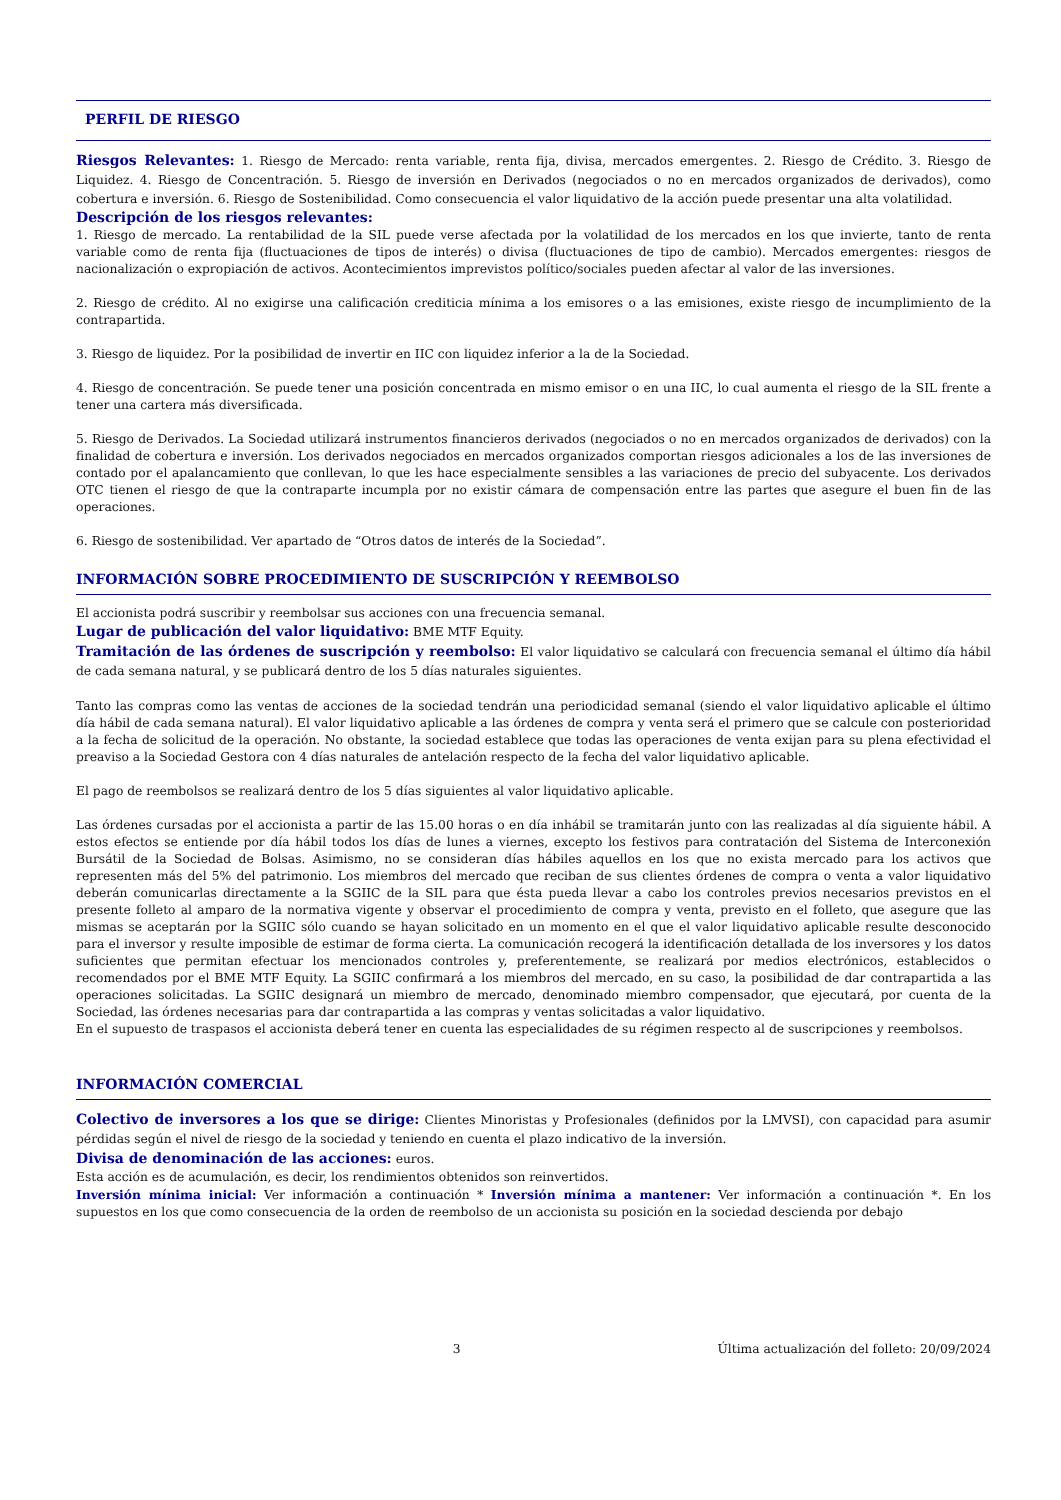PERFIL DE RIESGO
Riesgos Relevantes: 1. Riesgo de Mercado: renta variable, renta fija, divisa, mercados emergentes. 2. Riesgo de Crédito. 3. Riesgo de Liquidez. 4. Riesgo de Concentración. 5. Riesgo de inversión en Derivados (negociados o no en mercados organizados de derivados), como cobertura e inversión. 6. Riesgo de Sostenibilidad. Como consecuencia el valor liquidativo de la acción puede presentar una alta volatilidad.
Descripción de los riesgos relevantes:
1. Riesgo de mercado. La rentabilidad de la SIL puede verse afectada por la volatilidad de los mercados en los que invierte, tanto de renta variable como de renta fija (fluctuaciones de tipos de interés) o divisa (fluctuaciones de tipo de cambio). Mercados emergentes: riesgos de nacionalización o expropiación de activos. Acontecimientos imprevistos político/sociales pueden afectar al valor de las inversiones.
2. Riesgo de crédito. Al no exigirse una calificación crediticia mínima a los emisores o a las emisiones, existe riesgo de incumplimiento de la contrapartida.
3. Riesgo de liquidez. Por la posibilidad de invertir en IIC con liquidez inferior a la de la Sociedad.
4. Riesgo de concentración. Se puede tener una posición concentrada en mismo emisor o en una IIC, lo cual aumenta el riesgo de la SIL frente a tener una cartera más diversificada.
5. Riesgo de Derivados. La Sociedad utilizará instrumentos financieros derivados (negociados o no en mercados organizados de derivados) con la finalidad de cobertura e inversión. Los derivados negociados en mercados organizados comportan riesgos adicionales a los de las inversiones de contado por el apalancamiento que conllevan, lo que les hace especialmente sensibles a las variaciones de precio del subyacente. Los derivados OTC tienen el riesgo de que la contraparte incumpla por no existir cámara de compensación entre las partes que asegure el buen fin de las operaciones.
6. Riesgo de sostenibilidad. Ver apartado de “Otros datos de interés de la Sociedad”.
INFORMACIÓN SOBRE PROCEDIMIENTO DE SUSCRIPCIÓN Y REEMBOLSO
El accionista podrá suscribir y reembolsar sus acciones con una frecuencia semanal.
Lugar de publicación del valor liquidativo: BME MTF Equity.
Tramitación de las órdenes de suscripción y reembolso: El valor liquidativo se calculará con frecuencia semanal el último día hábil de cada semana natural, y se publicará dentro de los 5 días naturales siguientes.
Tanto las compras como las ventas de acciones de la sociedad tendrán una periodicidad semanal (siendo el valor liquidativo aplicable el último día hábil de cada semana natural). El valor liquidativo aplicable a las órdenes de compra y venta será el primero que se calcule con posterioridad a la fecha de solicitud de la operación. No obstante, la sociedad establece que todas las operaciones de venta exijan para su plena efectividad el preaviso a la Sociedad Gestora con 4 días naturales de antelación respecto de la fecha del valor liquidativo aplicable.
El pago de reembolsos se realizará dentro de los 5 días siguientes al valor liquidativo aplicable.
Las órdenes cursadas por el accionista a partir de las 15.00 horas o en día inhábil se tramitarán junto con las realizadas al día siguiente hábil. A estos efectos se entiende por día hábil todos los días de lunes a viernes, excepto los festivos para contratación del Sistema de Interconexión Bursátil de la Sociedad de Bolsas. Asimismo, no se consideran días hábiles aquellos en los que no exista mercado para los activos que representen más del 5% del patrimonio. Los miembros del mercado que reciban de sus clientes órdenes de compra o venta a valor liquidativo deberán comunicarlas directamente a la SGIIC de la SIL para que ésta pueda llevar a cabo los controles previos necesarios previstos en el presente folleto al amparo de la normativa vigente y observar el procedimiento de compra y venta, previsto en el folleto, que asegure que las mismas se aceptarán por la SGIIC sólo cuando se hayan solicitado en un momento en el que el valor liquidativo aplicable resulte desconocido para el inversor y resulte imposible de estimar de forma cierta. La comunicación recogerá la identificación detallada de los inversores y los datos suficientes que permitan efectuar los mencionados controles y, preferentemente, se realizará por medios electrónicos, establecidos o recomendados por el BME MTF Equity. La SGIIC confirmará a los miembros del mercado, en su caso, la posibilidad de dar contrapartida a las operaciones solicitadas. La SGIIC designará un miembro de mercado, denominado miembro compensador, que ejecutará, por cuenta de la Sociedad, las órdenes necesarias para dar contrapartida a las compras y ventas solicitadas a valor liquidativo.
En el supuesto de traspasos el accionista deberá tener en cuenta las especialidades de su régimen respecto al de suscripciones y reembolsos.
INFORMACIÓN COMERCIAL
Colectivo de inversores a los que se dirige: Clientes Minoristas y Profesionales (definidos por la LMVSI), con capacidad para asumir pérdidas según el nivel de riesgo de la sociedad y teniendo en cuenta el plazo indicativo de la inversión.
Divisa de denominación de las acciones: euros.
Esta acción es de acumulación, es decir, los rendimientos obtenidos son reinvertidos.
Inversión mínima inicial: Ver información a continuación * Inversión mínima a mantener: Ver información a continuación *. En los supuestos en los que como consecuencia de la orden de reembolso de un accionista su posición en la sociedad descienda por debajo
3 Última actualización del folleto: 20/09/2024